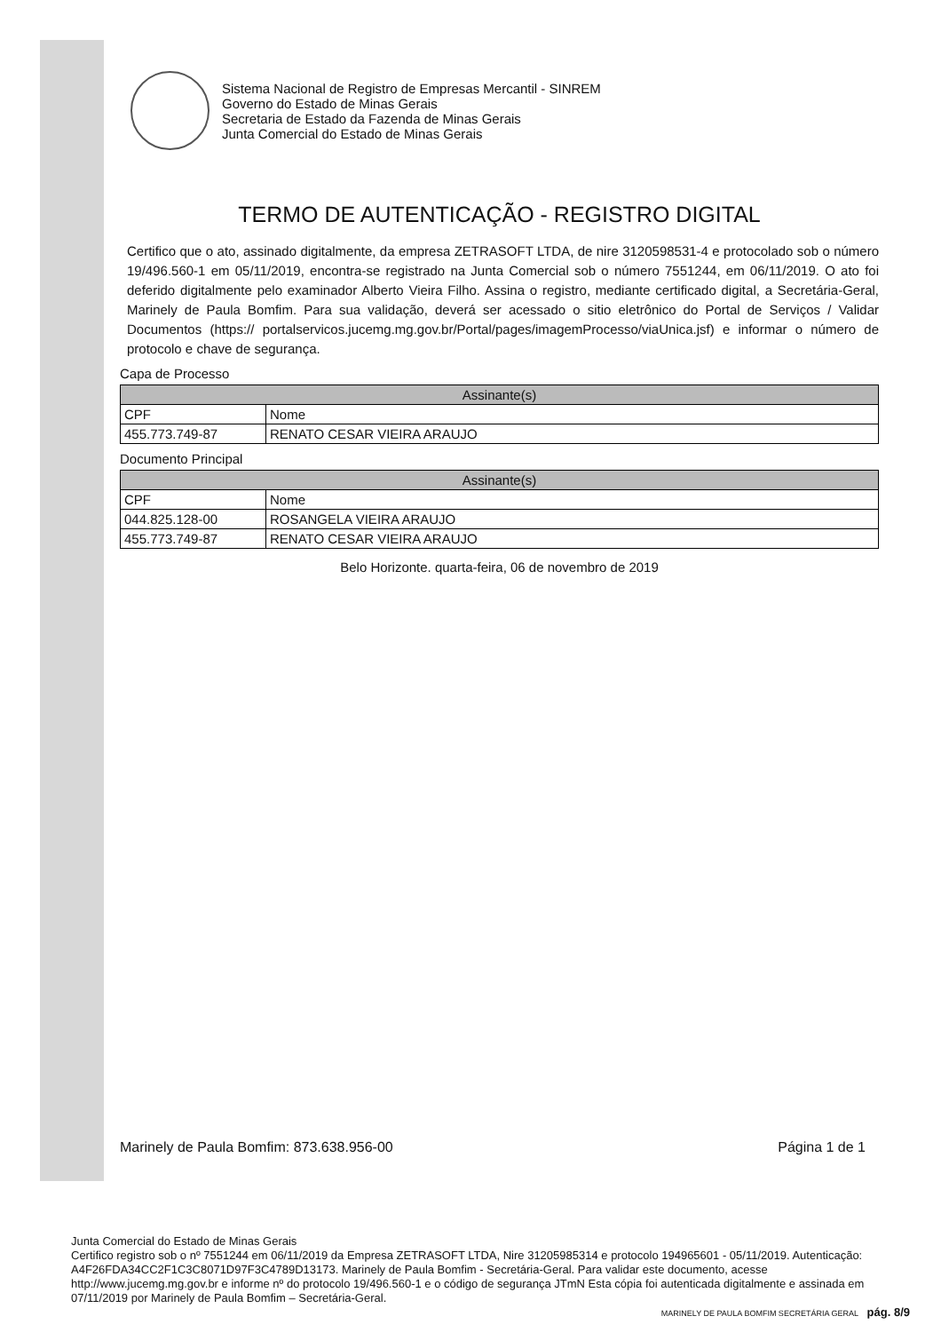Sistema Nacional de Registro de Empresas Mercantil - SINREM
Governo do Estado de Minas Gerais
Secretaria de Estado da Fazenda de Minas Gerais
Junta Comercial do Estado de Minas Gerais
TERMO DE AUTENTICAÇÃO - REGISTRO DIGITAL
Certifico que o ato, assinado digitalmente, da empresa ZETRASOFT LTDA, de nire 3120598531-4 e protocolado sob o número 19/496.560-1 em 05/11/2019, encontra-se registrado na Junta Comercial sob o número 7551244, em 06/11/2019. O ato foi deferido digitalmente pelo examinador Alberto Vieira Filho. Assina o registro, mediante certificado digital, a Secretária-Geral, Marinely de Paula Bomfim. Para sua validação, deverá ser acessado o sitio eletrônico do Portal de Serviços / Validar Documentos (https:// portalservicos.jucemg.mg.gov.br/Portal/pages/imagemProcesso/viaUnica.jsf) e informar o número de protocolo e chave de segurança.
Capa de Processo
| Assinante(s) | |
| --- | --- |
| CPF | Nome |
| 455.773.749-87 | RENATO CESAR VIEIRA ARAUJO |
Documento Principal
| Assinante(s) | |
| --- | --- |
| CPF | Nome |
| 044.825.128-00 | ROSANGELA VIEIRA ARAUJO |
| 455.773.749-87 | RENATO CESAR VIEIRA ARAUJO |
Belo Horizonte. quarta-feira, 06 de novembro de 2019
Marinely de Paula Bomfim: 873.638.956-00 Página 1 de 1
Junta Comercial do Estado de Minas Gerais
Certifico registro sob o nº 7551244 em 06/11/2019 da Empresa ZETRASOFT LTDA, Nire 31205985314 e protocolo 194965601 - 05/11/2019. Autenticação: A4F26FDA34CC2F1C3C8071D97F3C4789D13173. Marinely de Paula Bomfim - Secretária-Geral. Para validar este documento, acesse http://www.jucemg.mg.gov.br e informe nº do protocolo 19/496.560-1 e o código de segurança JTmN Esta cópia foi autenticada digitalmente e assinada em 07/11/2019 por Marinely de Paula Bomfim – Secretária-Geral.
MARINELY DE PAULA BOMFIM SECRETÁRIA GERAL pág. 8/9